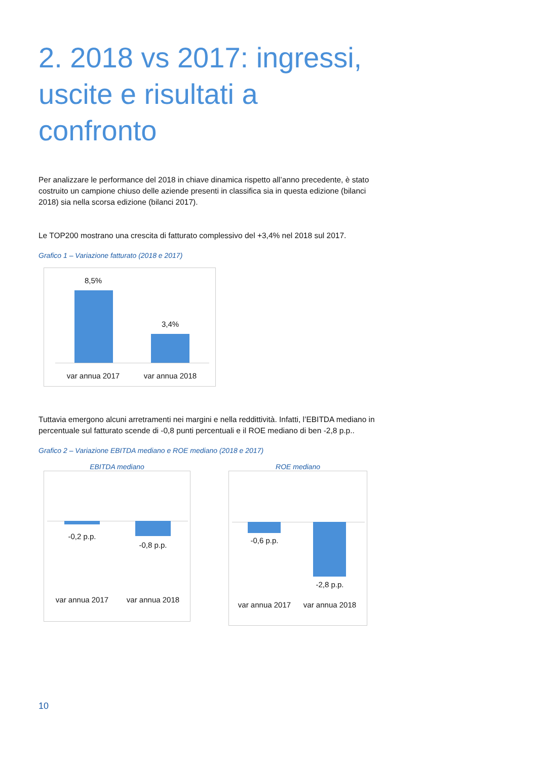2. 2018 vs 2017: ingressi, uscite e risultati a confronto
Per analizzare le performance del 2018 in chiave dinamica rispetto all’anno precedente, è stato costruito un campione chiuso delle aziende presenti in classifica sia in questa edizione (bilanci 2018) sia nella scorsa edizione (bilanci 2017).
Le TOP200 mostrano una crescita di fatturato complessivo del +3,4% nel 2018 sul 2017.
Grafico 1 – Variazione fatturato (2018 e 2017)
8,5%
3,4%
var annua 2017
var annua 2018
Tuttavia emergono alcuni arretramenti nei margini e nella reddittività. Infatti, l’EBITDA mediano in percentuale sul fatturato scende di -0,8 punti percentuali e il ROE mediano di ben -2,8 p.p..
Grafico 2 – Variazione EBITDA mediano e ROE mediano (2018 e 2017)
EBITDA mediano
-0,2 p.p.
-0,8 p.p.
var annua 2017
var annua 2018
ROE mediano
-0,6 p.p.
-2,8 p.p.
var annua 2017
var annua 2018
10